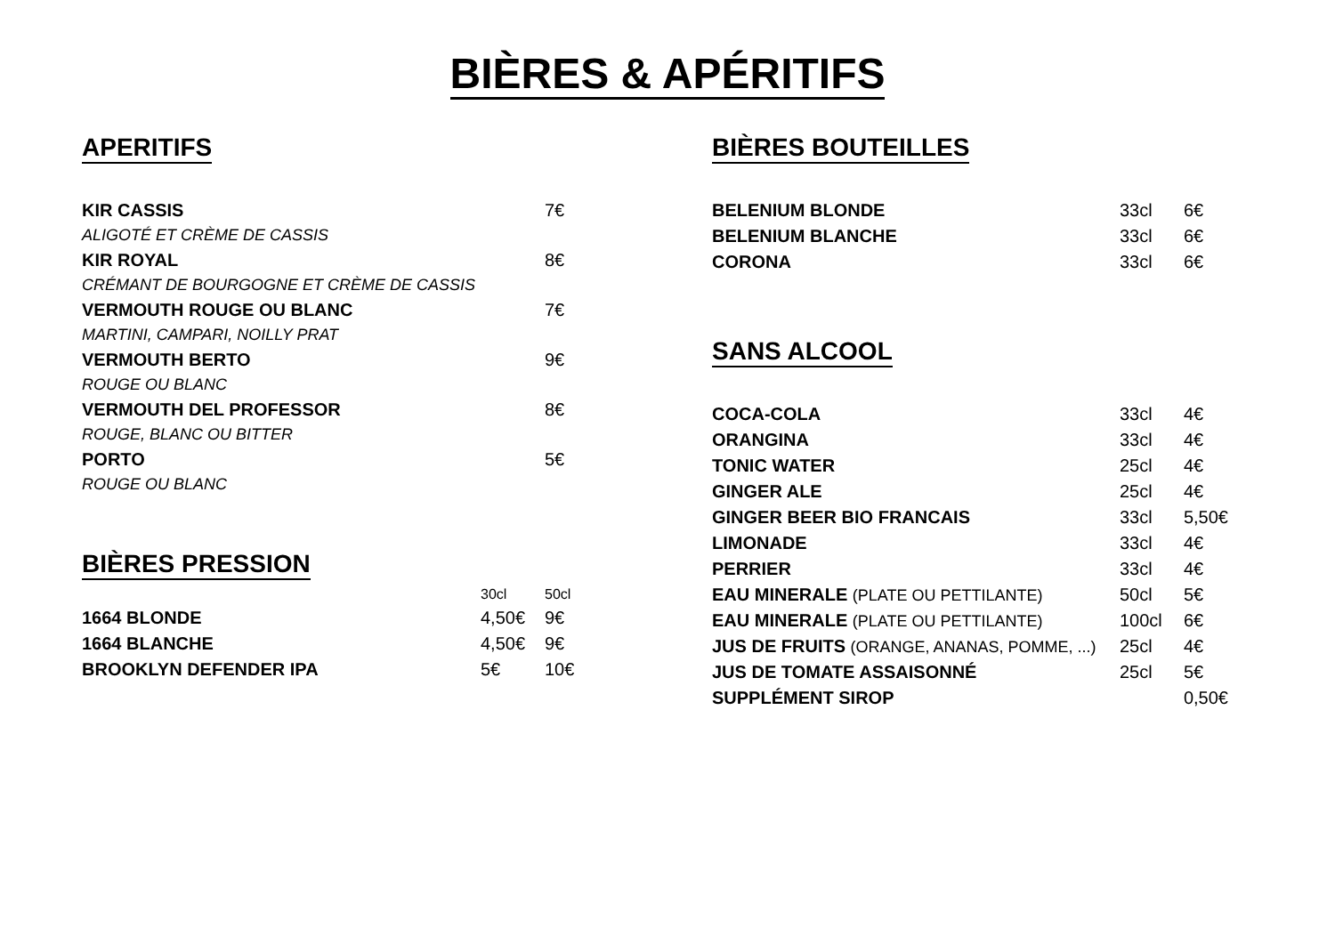BIÈRES & APÉRITIFS
APERITIFS
| KIR CASSIS | 7€ |
| ALIGOTÉ ET CRÈME DE CASSIS | |
| KIR ROYAL | 8€ |
| CRÉMANT DE BOURGOGNE ET CRÈME DE CASSIS | |
| VERMOUTH ROUGE OU BLANC | 7€ |
| MARTINI, CAMPARI, NOILLY PRAT | |
| VERMOUTH BERTO | 9€ |
| ROUGE OU BLANC | |
| VERMOUTH DEL PROFESSOR | 8€ |
| ROUGE, BLANC OU BITTER | |
| PORTO | 5€ |
| ROUGE OU BLANC | |
BIÈRES PRESSION
| | 30cl | 50cl |
| 1664 BLONDE | 4,50€ | 9€ |
| 1664 BLANCHE | 4,50€ | 9€ |
| BROOKLYN DEFENDER IPA | 5€ | 10€ |
BIÈRES BOUTEILLES
| BELENIUM BLONDE | 33cl | 6€ |
| BELENIUM BLANCHE | 33cl | 6€ |
| CORONA | 33cl | 6€ |
SANS ALCOOL
| COCA-COLA | 33cl | 4€ |
| ORANGINA | 33cl | 4€ |
| TONIC WATER | 25cl | 4€ |
| GINGER ALE | 25cl | 4€ |
| GINGER BEER BIO FRANCAIS | 33cl | 5,50€ |
| LIMONADE | 33cl | 4€ |
| PERRIER | 33cl | 4€ |
| EAU MINERALE (PLATE OU PETTILANTE) | 50cl | 5€ |
| EAU MINERALE (PLATE OU PETTILANTE) | 100cl | 6€ |
| JUS DE FRUITS (ORANGE, ANANAS, POMME, ...) | 25cl | 4€ |
| JUS DE TOMATE ASSAISONNÉ | 25cl | 5€ |
| SUPPLÉMENT SIROP | | 0,50€ |